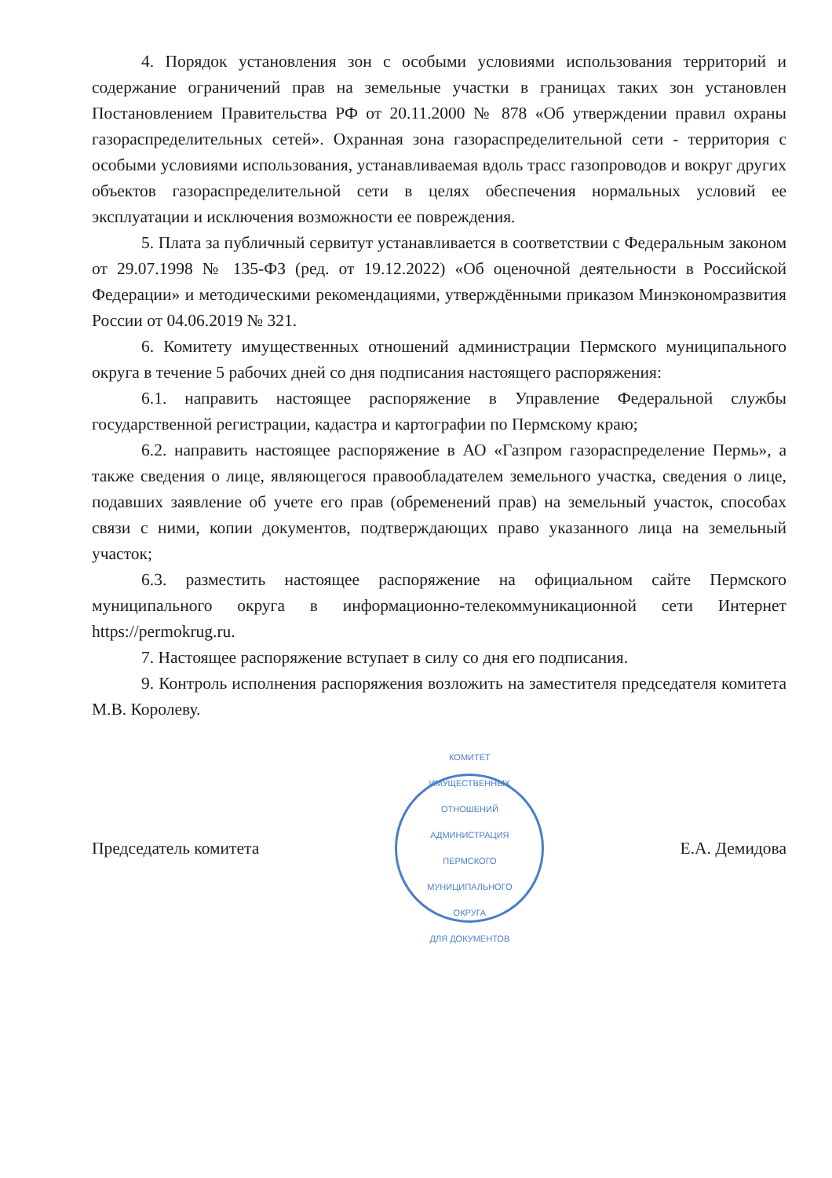4. Порядок установления зон с особыми условиями использования территорий и содержание ограничений прав на земельные участки в границах таких зон установлен Постановлением Правительства РФ от 20.11.2000 № 878 «Об утверждении правил охраны газораспределительных сетей». Охранная зона газораспределительной сети - территория с особыми условиями использования, устанавливаемая вдоль трасс газопроводов и вокруг других объектов газораспределительной сети в целях обеспечения нормальных условий ее эксплуатации и исключения возможности ее повреждения.
5. Плата за публичный сервитут устанавливается в соответствии с Федеральным законом от 29.07.1998 № 135-ФЗ (ред. от 19.12.2022) «Об оценочной деятельности в Российской Федерации» и методическими рекомендациями, утверждёнными приказом Минэкономразвития России от 04.06.2019 № 321.
6. Комитету имущественных отношений администрации Пермского муниципального округа в течение 5 рабочих дней со дня подписания настоящего распоряжения:
6.1. направить настоящее распоряжение в Управление Федеральной службы государственной регистрации, кадастра и картографии по Пермскому краю;
6.2. направить настоящее распоряжение в АО «Газпром газораспределение Пермь», а также сведения о лице, являющегося правообладателем земельного участка, сведения о лице, подавших заявление об учете его прав (обременений прав) на земельный участок, способах связи с ними, копии документов, подтверждающих право указанного лица на земельный участок;
6.3. разместить настоящее распоряжение на официальном сайте Пермского муниципального округа в информационно-телекоммуникационной сети Интернет https://permokrug.ru.
7. Настоящее распоряжение вступает в силу со дня его подписания.
9. Контроль исполнения распоряжения возложить на заместителя председателя комитета М.В. Королеву.
Председатель комитета
КОМИТЕТ ИМУЩЕСТВЕННЫХ ОТНОШЕНИЙ АДМИНИСТРАЦИЯ ПЕРМСКОГО МУНИЦИПАЛЬНОГО ОКРУГА
ДЛЯ ДОКУМЕНТОВ
Е.А. Демидова